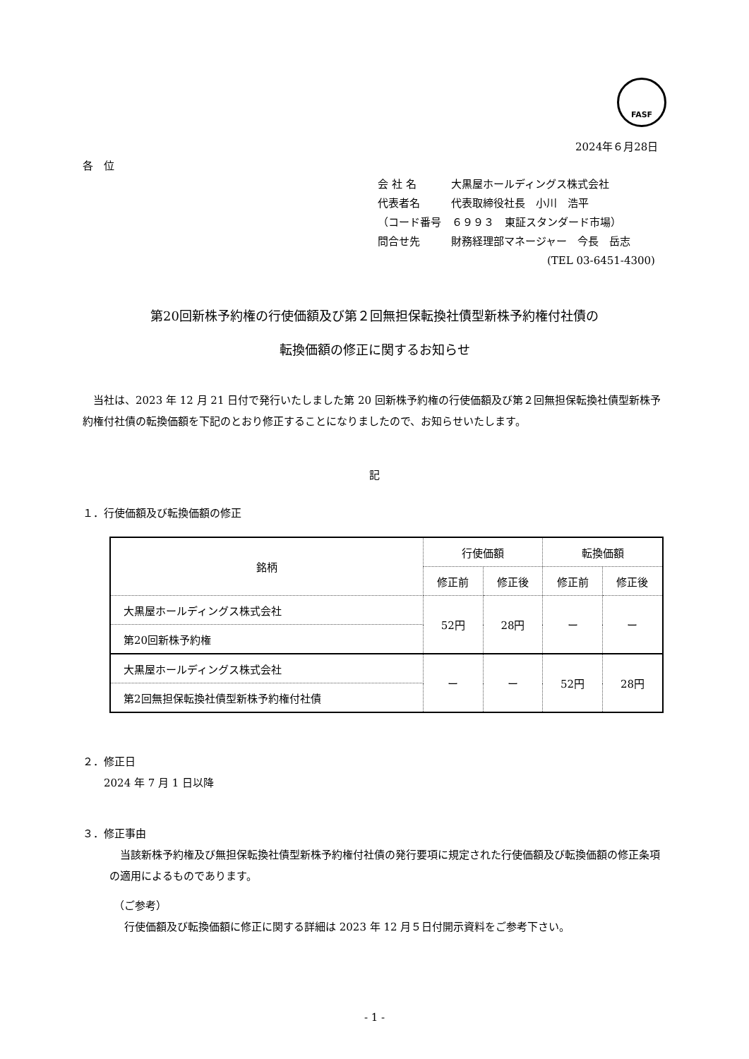FASF
2024年６月28日
各　位
会 社 名 大黒屋ホールディングス株式会社
代表者名 代表取締役社長　小川　浩平
（コード番号　６９９３　東証スタンダード市場）
問合せ先 財務経理部マネージャー　今長　岳志
(TEL 03-6451-4300)
第20回新株予約権の行使価額及び第２回無担保転換社債型新株予約権付社債の
転換価額の修正に関するお知らせ
当社は、2023 年 12 月 21 日付で発行いたしました第 20 回新株予約権の行使価額及び第２回無担保転換社債型新株予約権付社債の転換価額を下記のとおり修正することになりましたので、お知らせいたします。
記
１．行使価額及び転換価額の修正
| 銘柄 | 行使価額 | | 転換価額 | |
| --- | --- | --- | --- | --- |
| | 修正前 | 修正後 | 修正前 | 修正後 |
| 大黒屋ホールディングス株式会社 | 52円 | 28円 | ー | ー |
| 第20回新株予約権 | | | | |
| 大黒屋ホールディングス株式会社 | ー | ー | 52円 | 28円 |
| 第2回無担保転換社債型新株予約権付社債 | | | | |
２．修正日
　　2024 年 7 月 1 日以降
３．修正事由
当該新株予約権及び無担保転換社債型新株予約権付社債の発行要項に規定された行使価額及び転換価額の修正条項の適用によるものであります。
（ご参考）
行使価額及び転換価額に修正に関する詳細は 2023 年 12 月５日付開示資料をご参考下さい。
- 1 -